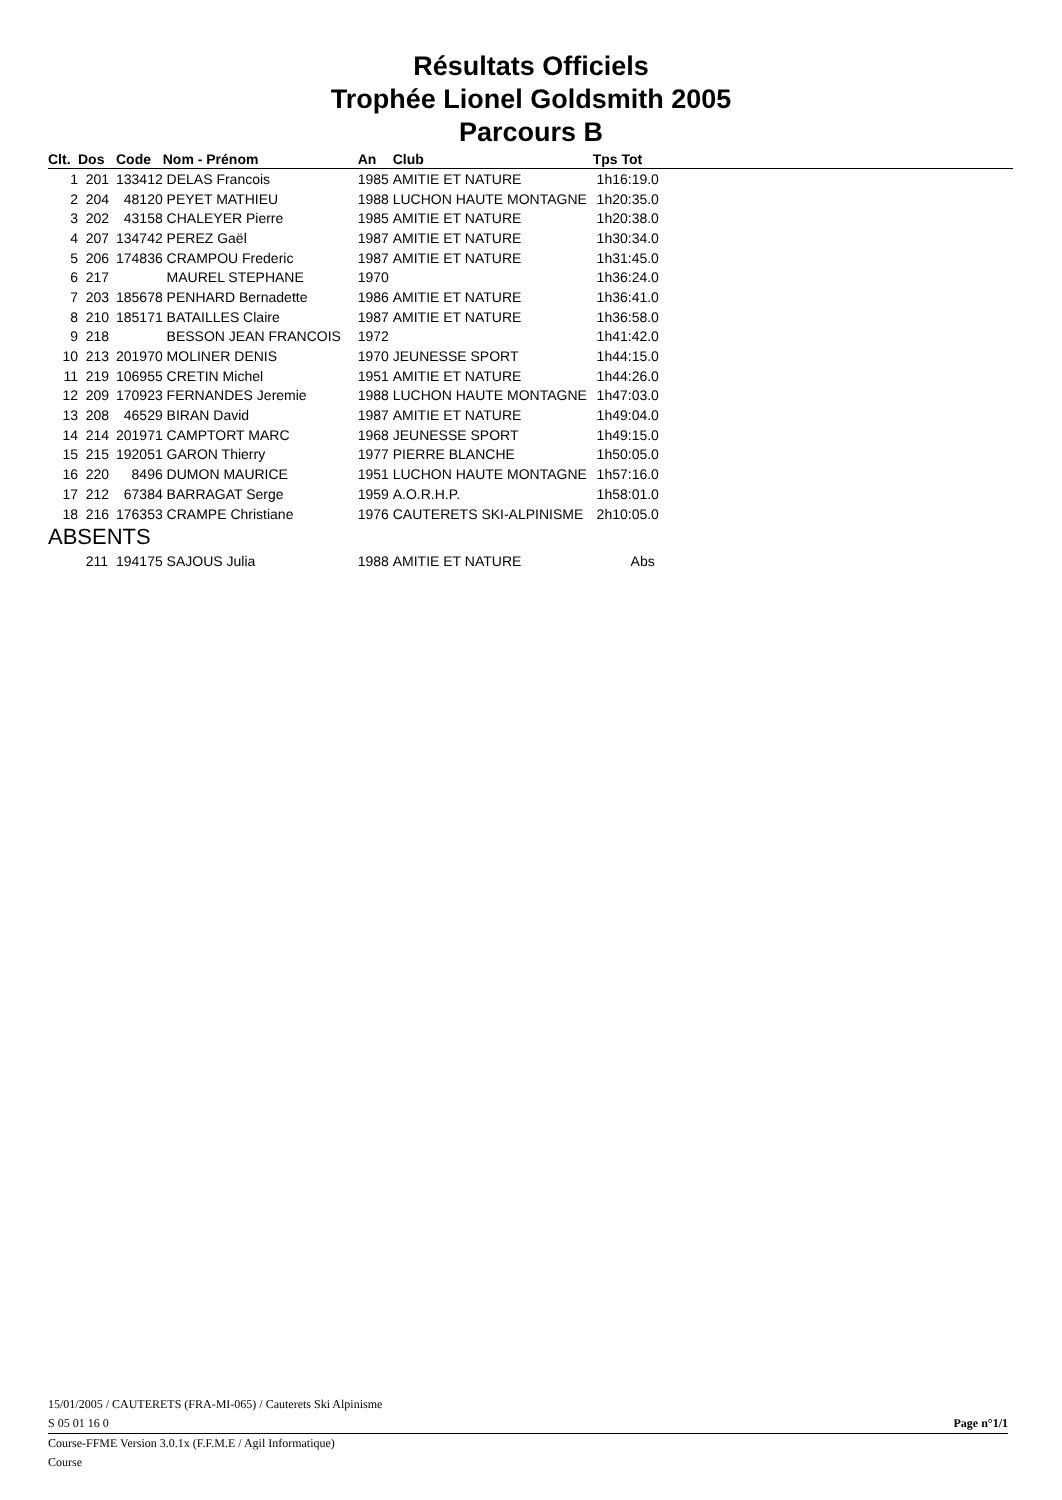Résultats Officiels
Trophée Lionel Goldsmith 2005
Parcours B
| Clt. | Dos | Code | Nom - Prénom | An | Club | Tps Tot |
| --- | --- | --- | --- | --- | --- | --- |
| 1 | 201 | 133412 | DELAS Francois | 1985 | AMITIE ET NATURE | 1h16:19.0 |
| 2 | 204 | 48120 | PEYET MATHIEU | 1988 | LUCHON HAUTE MONTAGNE | 1h20:35.0 |
| 3 | 202 | 43158 | CHALEYER Pierre | 1985 | AMITIE ET NATURE | 1h20:38.0 |
| 4 | 207 | 134742 | PEREZ Gaël | 1987 | AMITIE ET NATURE | 1h30:34.0 |
| 5 | 206 | 174836 | CRAMPOU Frederic | 1987 | AMITIE ET NATURE | 1h31:45.0 |
| 6 | 217 | | MAUREL STEPHANE | 1970 | | 1h36:24.0 |
| 7 | 203 | 185678 | PENHARD Bernadette | 1986 | AMITIE ET NATURE | 1h36:41.0 |
| 8 | 210 | 185171 | BATAILLES Claire | 1987 | AMITIE ET NATURE | 1h36:58.0 |
| 9 | 218 | | BESSON JEAN FRANCOIS | 1972 | | 1h41:42.0 |
| 10 | 213 | 201970 | MOLINER DENIS | 1970 | JEUNESSE SPORT | 1h44:15.0 |
| 11 | 219 | 106955 | CRETIN Michel | 1951 | AMITIE ET NATURE | 1h44:26.0 |
| 12 | 209 | 170923 | FERNANDES Jeremie | 1988 | LUCHON HAUTE MONTAGNE | 1h47:03.0 |
| 13 | 208 | 46529 | BIRAN David | 1987 | AMITIE ET NATURE | 1h49:04.0 |
| 14 | 214 | 201971 | CAMPTORT MARC | 1968 | JEUNESSE SPORT | 1h49:15.0 |
| 15 | 215 | 192051 | GARON Thierry | 1977 | PIERRE BLANCHE | 1h50:05.0 |
| 16 | 220 | 8496 | DUMON MAURICE | 1951 | LUCHON HAUTE MONTAGNE | 1h57:16.0 |
| 17 | 212 | 67384 | BARRAGAT Serge | 1959 | A.O.R.H.P. | 1h58:01.0 |
| 18 | 216 | 176353 | CRAMPE Christiane | 1976 | CAUTERETS SKI-ALPINISME | 2h10:05.0 |
| ABSENTS | | | | | | |
| | 211 | 194175 | SAJOUS Julia | 1988 | AMITIE ET NATURE | Abs |
15/01/2005 / CAUTERETS (FRA-MI-065) / Cauterets Ski Alpinisme
S 05 01 16 0 Page n°1/1
Course-FFME Version 3.0.1x (F.F.M.E / Agil Informatique)
Course